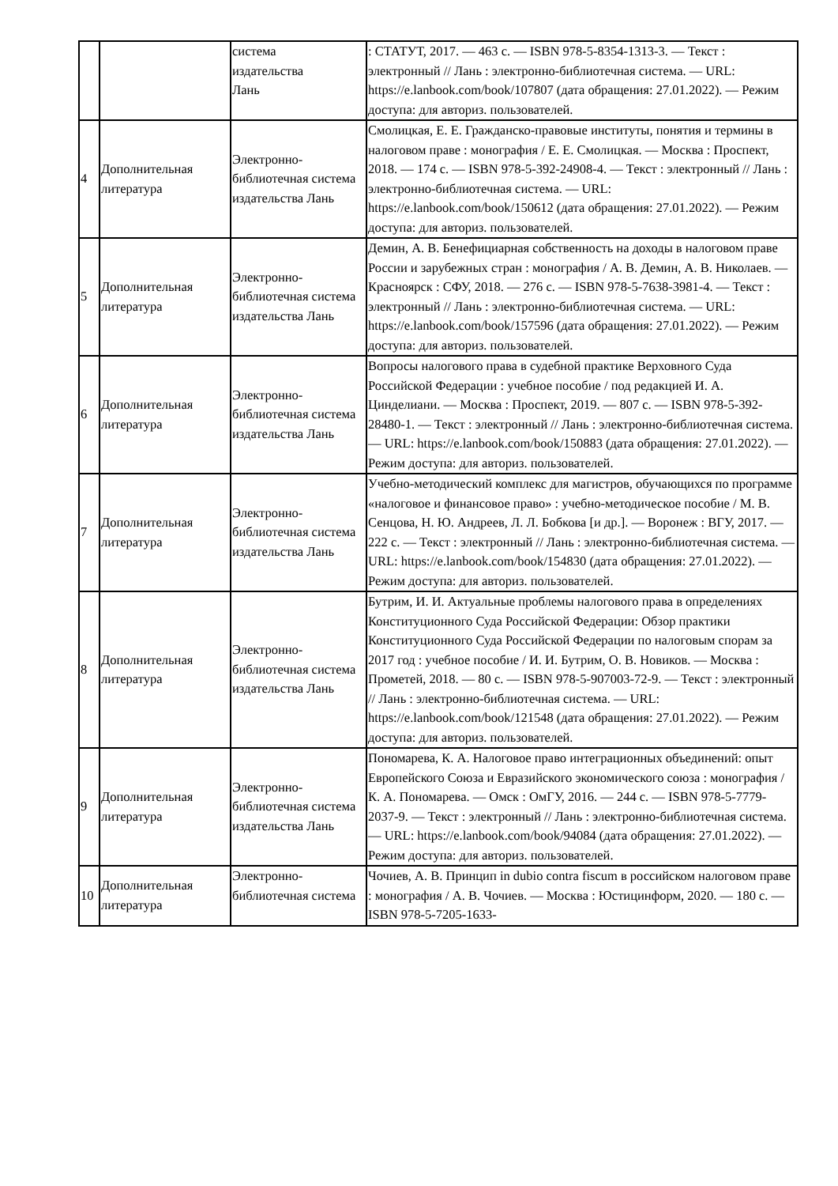| | | система издательства Лань | : СТАТУТ, 2017. — 463 с. — ISBN 978-5-8354-1313-3. — Текст : электронный // Лань : электронно-библиотечная система. — URL: https://e.lanbook.com/book/107807 (дата обращения: 27.01.2022). — Режим доступа: для авториз. пользователей. |
| 4 | Дополнительная литература | Электронно-библиотечная система издательства Лань | Смолицкая, Е. Е. Гражданско-правовые институты, понятия и термины в налоговом праве : монография / Е. Е. Смолицкая. — Москва : Проспект, 2018. — 174 с. — ISBN 978-5-392-24908-4. — Текст : электронный // Лань : электронно-библиотечная система. — URL: https://e.lanbook.com/book/150612 (дата обращения: 27.01.2022). — Режим доступа: для авториз. пользователей. |
| 5 | Дополнительная литература | Электронно-библиотечная система издательства Лань | Демин, А. В. Бенефициарная собственность на доходы в налоговом праве России и зарубежных стран : монография / А. В. Демин, А. В. Николаев. — Красноярск : СФУ, 2018. — 276 с. — ISBN 978-5-7638-3981-4. — Текст : электронный // Лань : электронно-библиотечная система. — URL: https://e.lanbook.com/book/157596 (дата обращения: 27.01.2022). — Режим доступа: для авториз. пользователей. |
| 6 | Дополнительная литература | Электронно-библиотечная система издательства Лань | Вопросы налогового права в судебной практике Верховного Суда Российской Федерации : учебное пособие / под редакцией И. А. Цинделиани. — Москва : Проспект, 2019. — 807 с. — ISBN 978-5-392-28480-1. — Текст : электронный // Лань : электронно-библиотечная система. — URL: https://e.lanbook.com/book/150883 (дата обращения: 27.01.2022). — Режим доступа: для авториз. пользователей. |
| 7 | Дополнительная литература | Электронно-библиотечная система издательства Лань | Учебно-методический комплекс для магистров, обучающихся по программе «налоговое и финансовое право» : учебно-методическое пособие / М. В. Сенцова, Н. Ю. Андреев, Л. Л. Бобкова [и др.]. — Воронеж : ВГУ, 2017. — 222 с. — Текст : электронный // Лань : электронно-библиотечная система. — URL: https://e.lanbook.com/book/154830 (дата обращения: 27.01.2022). — Режим доступа: для авториз. пользователей. |
| 8 | Дополнительная литература | Электронно-библиотечная система издательства Лань | Бутрим, И. И. Актуальные проблемы налогового права в определениях Конституционного Суда Российской Федерации: Обзор практики Конституционного Суда Российской Федерации по налоговым спорам за 2017 год : учебное пособие / И. И. Бутрим, О. В. Новиков. — Москва : Прометей, 2018. — 80 с. — ISBN 978-5-907003-72-9. — Текст : электронный // Лань : электронно-библиотечная система. — URL: https://e.lanbook.com/book/121548 (дата обращения: 27.01.2022). — Режим доступа: для авториз. пользователей. |
| 9 | Дополнительная литература | Электронно-библиотечная система издательства Лань | Пономарева, К. А. Налоговое право интеграционных объединений: опыт Европейского Союза и Евразийского экономического союза : монография / К. А. Пономарева. — Омск : ОмГУ, 2016. — 244 с. — ISBN 978-5-7779-2037-9. — Текст : электронный // Лань : электронно-библиотечная система. — URL: https://e.lanbook.com/book/94084 (дата обращения: 27.01.2022). — Режим доступа: для авториз. пользователей. |
| 10 | Дополнительная литература | Электронно-библиотечная система | Чочиев, А. В. Принцип in dubio contra fiscum в российском налоговом праве : монография / А. В. Чочиев. — Москва : Юстицинформ, 2020. — 180 с. — ISBN 978-5-7205-1633- |